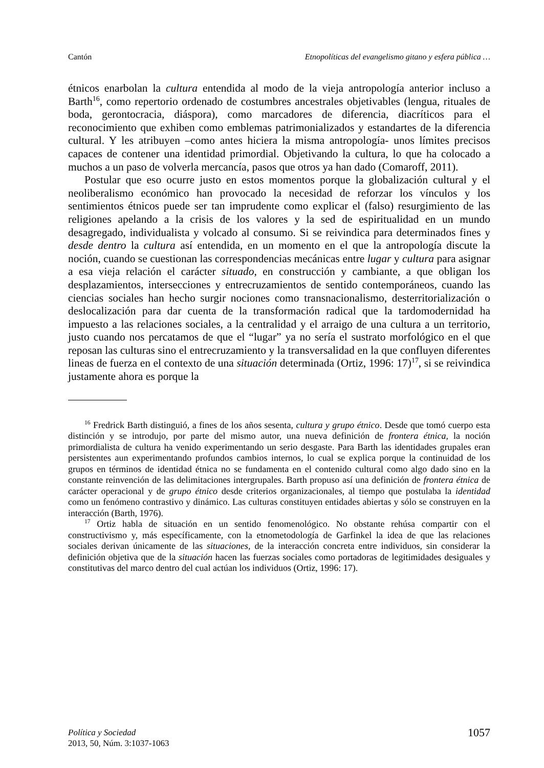Cantón Etnopolíticas del evangelismo gitano y esfera pública …
étnicos enarbolan la cultura entendida al modo de la vieja antropología anterior incluso a Barth<sup>16</sup>, como repertorio ordenado de costumbres ancestrales objetivables (lengua, rituales de boda, gerontocracia, diáspora), como marcadores de diferencia, diacríticos para el reconocimiento que exhiben como emblemas patrimonializados y estandartes de la diferencia cultural. Y les atribuyen –como antes hiciera la misma antropología- unos límites precisos capaces de contener una identidad primordial. Objetivando la cultura, lo que ha colocado a muchos a un paso de volverla mercancía, pasos que otros ya han dado (Comaroff, 2011).
Postular que eso ocurre justo en estos momentos porque la globalización cultural y el neoliberalismo económico han provocado la necesidad de reforzar los vínculos y los sentimientos étnicos puede ser tan imprudente como explicar el (falso) resurgimiento de las religiones apelando a la crisis de los valores y la sed de espiritualidad en un mundo desagregado, individualista y volcado al consumo. Si se reivindica para determinados fines y desde dentro la cultura así entendida, en un momento en el que la antropología discute la noción, cuando se cuestionan las correspondencias mecánicas entre lugar y cultura para asignar a esa vieja relación el carácter situado, en construcción y cambiante, a que obligan los desplazamientos, intersecciones y entrecruzamientos de sentido contemporáneos, cuando las ciencias sociales han hecho surgir nociones como transnacionalismo, desterritorialización o deslocalización para dar cuenta de la transformación radical que la tardomodernidad ha impuesto a las relaciones sociales, a la centralidad y el arraigo de una cultura a un territorio, justo cuando nos percatamos de que el “lugar” ya no sería el sustrato morfológico en el que reposan las culturas sino el entrecruzamiento y la transversalidad en la que confluyen diferentes lineas de fuerza en el contexto de una situación determinada (Ortiz, 1996: 17)<sup>17</sup>, si se reivindica justamente ahora es porque la
<sup>16</sup> Fredrick Barth distinguió, a fines de los años sesenta, cultura y grupo étnico. Desde que tomó cuerpo esta distinción y se introdujo, por parte del mismo autor, una nueva definición de frontera étnica, la noción primordialista de cultura ha venido experimentando un serio desgaste. Para Barth las identidades grupales eran persistentes aun experimentando profundos cambios internos, lo cual se explica porque la continuidad de los grupos en términos de identidad étnica no se fundamenta en el contenido cultural como algo dado sino en la constante reinvención de las delimitaciones intergrupales. Barth propuso así una definición de frontera étnica de carácter operacional y de grupo étnico desde criterios organizacionales, al tiempo que postulaba la identidad como un fenómeno contrastivo y dinámico. Las culturas constituyen entidades abiertas y sólo se construyen en la interacción (Barth, 1976).
<sup>17</sup> Ortiz habla de situación en un sentido fenomenológico. No obstante rehúsa compartir con el constructivismo y, más específicamente, con la etnometodología de Garfinkel la idea de que las relaciones sociales derivan únicamente de las situaciones, de la interacción concreta entre individuos, sin considerar la definición objetiva que de la situación hacen las fuerzas sociales como portadoras de legitimidades desiguales y constitutivas del marco dentro del cual actúan los individuos (Ortiz, 1996: 17).
Política y Sociedad
2013, 50, Núm. 3:1037-1063
1057